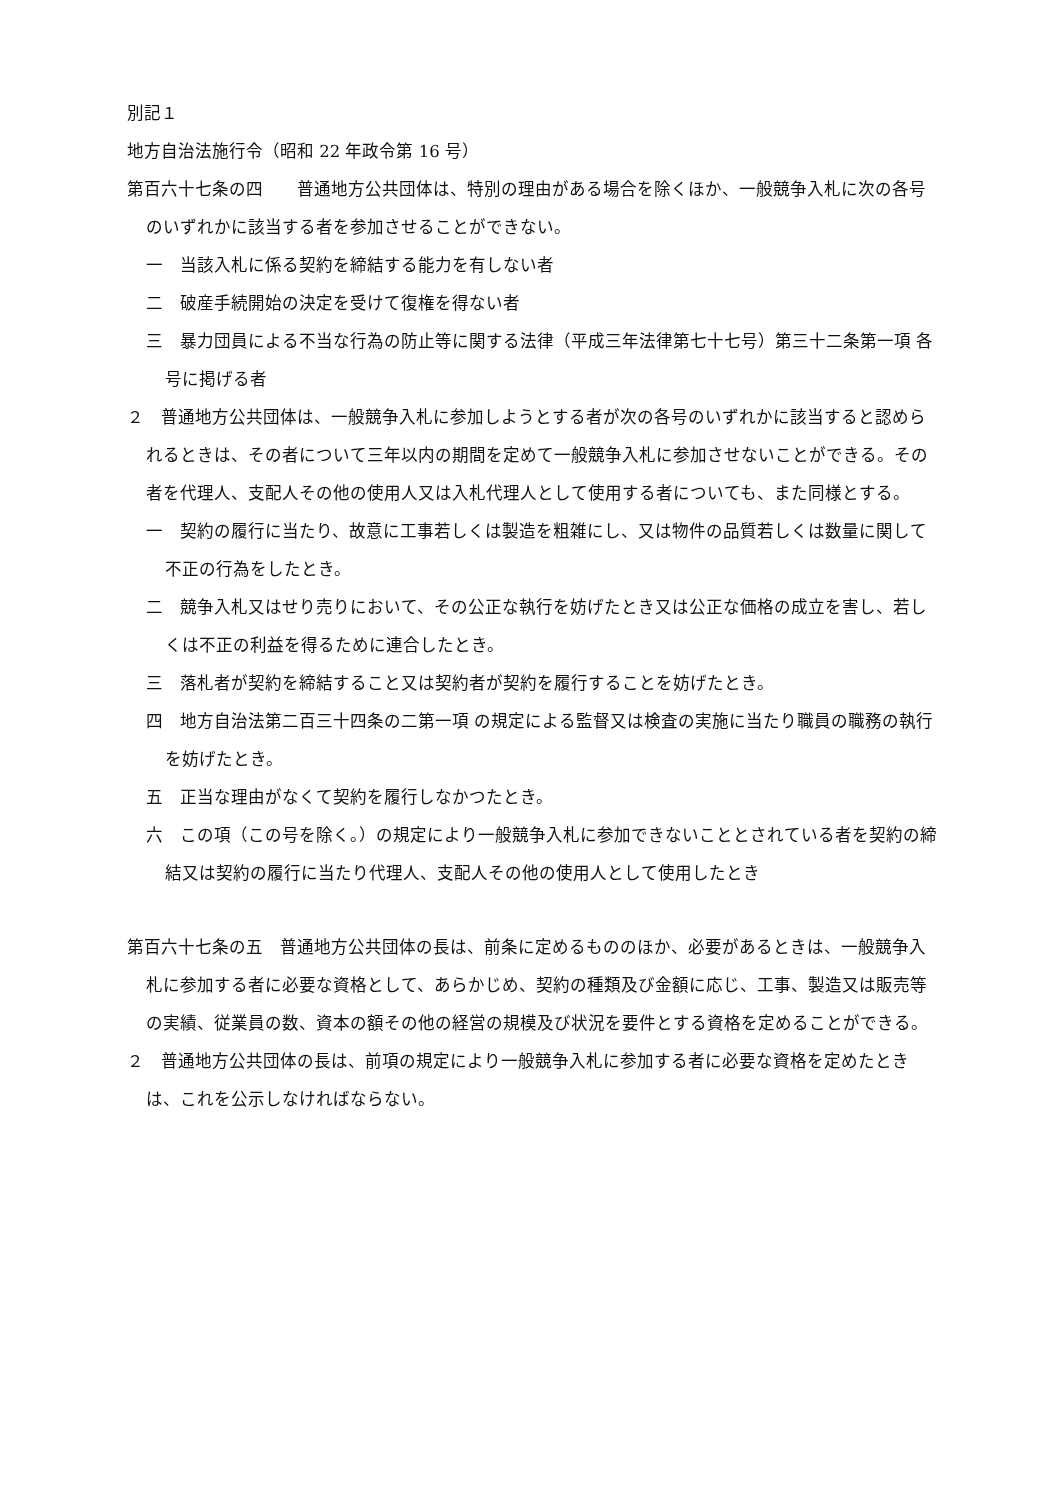別記１
地方自治法施行令（昭和 22 年政令第 16 号）
第百六十七条の四　　普通地方公共団体は、特別の理由がある場合を除くほか、一般競争入札に次の各号のいずれかに該当する者を参加させることができない。
一　当該入札に係る契約を締結する能力を有しない者
二　破産手続開始の決定を受けて復権を得ない者
三　暴力団員による不当な行為の防止等に関する法律（平成三年法律第七十七号）第三十二条第一項 各号に掲げる者
２　普通地方公共団体は、一般競争入札に参加しようとする者が次の各号のいずれかに該当すると認められるときは、その者について三年以内の期間を定めて一般競争入札に参加させないことができる。その者を代理人、支配人その他の使用人又は入札代理人として使用する者についても、また同様とする。
一　契約の履行に当たり、故意に工事若しくは製造を粗雑にし、又は物件の品質若しくは数量に関して不正の行為をしたとき。
二　競争入札又はせり売りにおいて、その公正な執行を妨げたとき又は公正な価格の成立を害し、若しくは不正の利益を得るために連合したとき。
三　落札者が契約を締結すること又は契約者が契約を履行することを妨げたとき。
四　地方自治法第二百三十四条の二第一項 の規定による監督又は検査の実施に当たり職員の職務の執行を妨げたとき。
五　正当な理由がなくて契約を履行しなかつたとき。
六　この項（この号を除く。）の規定により一般競争入札に参加できないこととされている者を契約の締結又は契約の履行に当たり代理人、支配人その他の使用人として使用したとき
第百六十七条の五　普通地方公共団体の長は、前条に定めるもののほか、必要があるときは、一般競争入札に参加する者に必要な資格として、あらかじめ、契約の種類及び金額に応じ、工事、製造又は販売等の実績、従業員の数、資本の額その他の経営の規模及び状況を要件とする資格を定めることができる。
２　普通地方公共団体の長は、前項の規定により一般競争入札に参加する者に必要な資格を定めたときは、これを公示しなければならない。